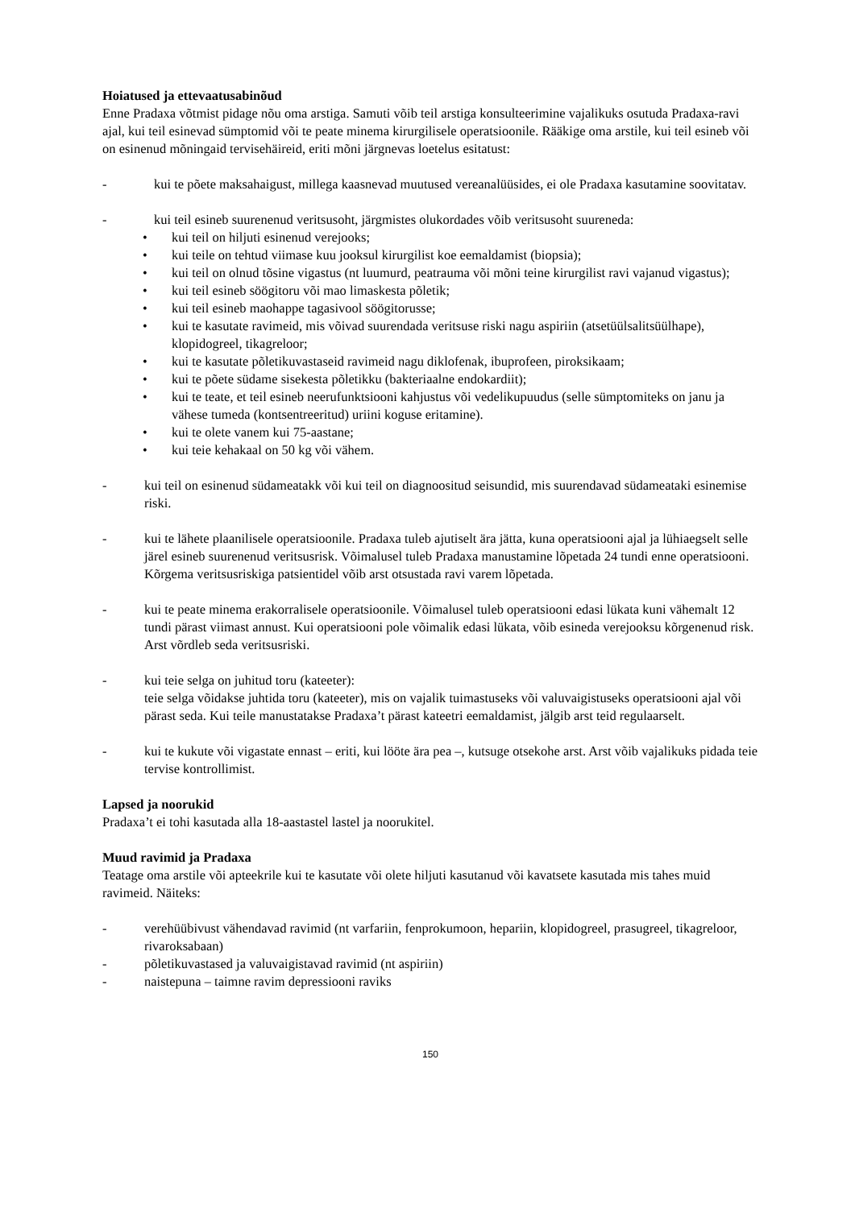Hoiatused ja ettevaatusabinõud
Enne Pradaxa võtmist pidage nõu oma arstiga. Samuti võib teil arstiga konsulteerimine vajalikuks osutuda Pradaxa-ravi ajal, kui teil esinevad sümptomid või te peate minema kirurgilisele operatsioonile. Rääkige oma arstile, kui teil esineb või on esinenud mõningaid tervisehäireid, eriti mõni järgnevas loetelus esitatust:
- kui te põete maksahaigust, millega kaasnevad muutused vereanalüüsides, ei ole Pradaxa kasutamine soovitatav.
- kui teil esineb suurenenud veritsusoht, järgmistes olukordades võib veritsusoht suureneda:
• kui teil on hiljuti esinenud verejooks;
• kui teile on tehtud viimase kuu jooksul kirurgilist koe eemaldamist (biopsia);
• kui teil on olnud tõsine vigastus (nt luumurd, peatrauma või mõni teine kirurgilist ravi vajanud vigastus);
• kui teil esineb söögitoru või mao limaskesta põletik;
• kui teil esineb maohappe tagasivool söögitorusse;
• kui te kasutate ravimeid, mis võivad suurendada veritsuse riski nagu aspiriin (atsetüülsalitsüülhape), klopidogreel, tikagreloor;
• kui te kasutate põletikuvastaseid ravimeid nagu diklofenak, ibuprofeen, piroksikaam;
• kui te põete südame sisekesta põletikku (bakteriaalne endokardiit);
• kui te teate, et teil esineb neerufunktsiooni kahjustus või vedelikupuudus (selle sümptomiteks on janu ja vähese tumeda (kontsentreeritud) uriini koguse eritamine).
• kui te olete vanem kui 75-aastane;
• kui teie kehakaal on 50 kg või vähem.
- kui teil on esinenud südameatakk või kui teil on diagnoositud seisundid, mis suurendavad südameataki esinemise riski.
- kui te lähete plaanilisele operatsioonile. Pradaxa tuleb ajutiselt ära jätta, kuna operatsiooni ajal ja lühiaegselt selle järel esineb suurenenud veritsusrisk. Võimalusel tuleb Pradaxa manustamine lõpetada 24 tundi enne operatsiooni. Kõrgema veritsusriskiga patsientidel võib arst otsustada ravi varem lõpetada.
- kui te peate minema erakorralisele operatsioonile. Võimalusel tuleb operatsiooni edasi lükata kuni vähemalt 12 tundi pärast viimast annust. Kui operatsiooni pole võimalik edasi lükata, võib esineda verejooksu kõrgenenud risk. Arst võrdleb seda veritsusriski.
- kui teie selga on juhitud toru (kateeter):
teie selga võidakse juhtida toru (kateeter), mis on vajalik tuimastuseks või valuvaigistuseks operatsiooni ajal või pärast seda. Kui teile manustatakse Pradaxa’t pärast kateetri eemaldamist, jälgib arst teid regulaarselt.
- kui te kukute või vigastate ennast – eriti, kui lööte ära pea –, kutsuge otsekohe arst. Arst võib vajalikuks pidada teie tervise kontrollimist.
Lapsed ja noorukid
Pradaxa’t ei tohi kasutada alla 18-aastastel lastel ja noorukitel.
Muud ravimid ja Pradaxa
Teatage oma arstile või apteekrile kui te kasutate või olete hiljuti kasutanud või kavatsete kasutada mis tahes muid ravimeid. Näiteks:
- verehüübivust vähendavad ravimid (nt varfariin, fenprokumoon, hepariin, klopidogreel, prasugreel, tikagreloor, rivaroksabaan)
- põletikuvastased ja valuvaigistavad ravimid (nt aspiriin)
- naistepuna – taimne ravim depressiooni raviks
150